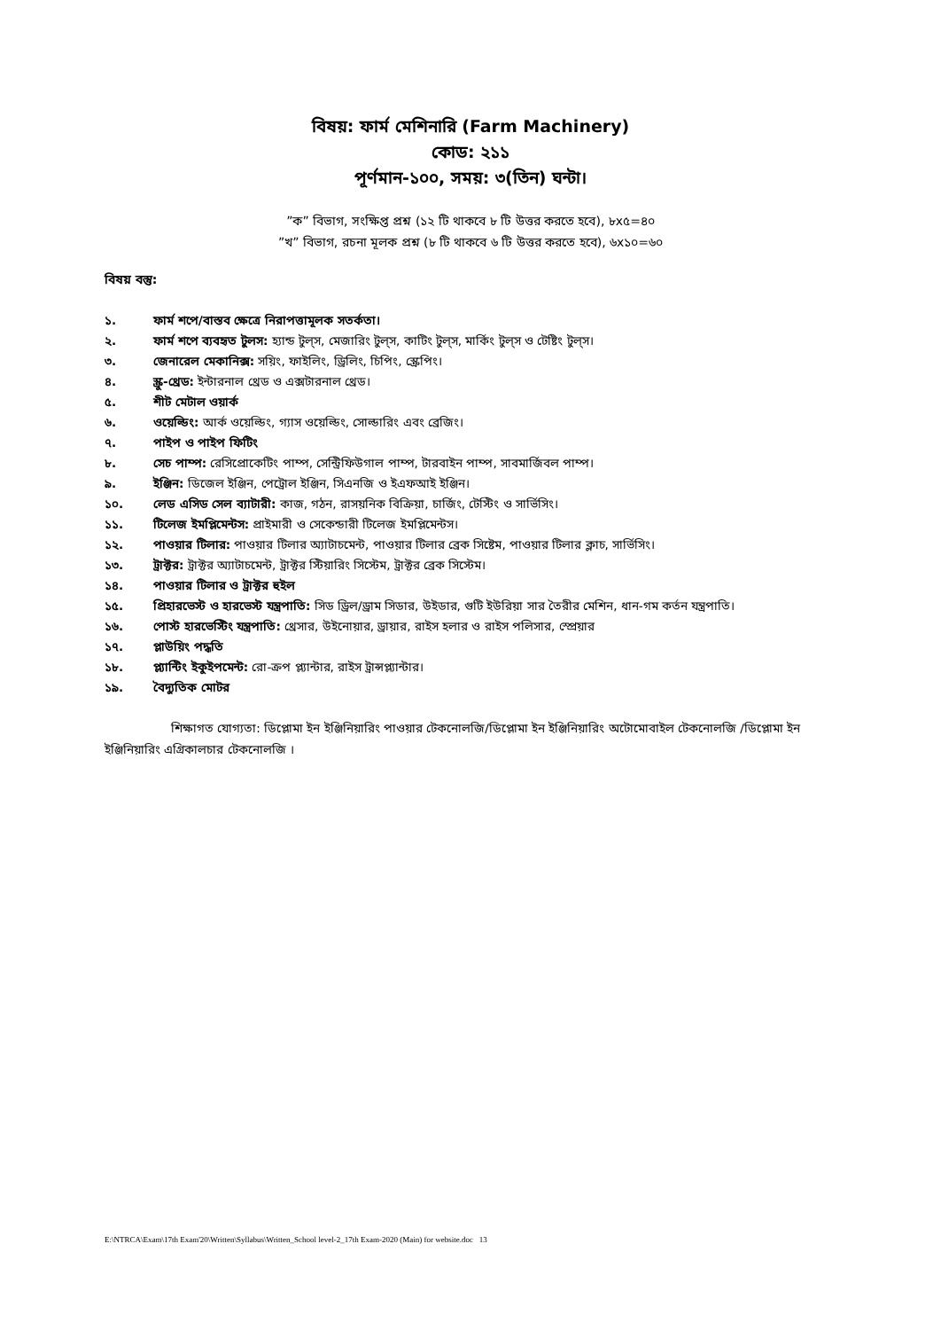বিষয়: ফার্ম মেশিনারি (Farm Machinery)
কোড: ২১১
পূর্ণমান-১০০, সময়: ৩(তিন) ঘন্টা।
”ক” বিভাগ, সংক্ষিপ্ত প্রশ্ন (১২ টি থাকবে ৮ টি উত্তর করতে হবে), ৮x৫=৪০
”খ” বিভাগ, রচনা মূলক প্রশ্ন (৮ টি থাকবে ৬ টি উত্তর করতে হবে), ৬x১০=৬০
বিষয় বস্তু:
১. ফার্ম শপে/বাস্তব ক্ষেত্রে নিরাপত্তামূলক সতর্কতা।
২. ফার্ম শপে ব্যবহৃত টুলস: হ্যান্ড টুল্‌স, মেজারিং টুল্‌স, কাটিং টুল্‌স, মার্কিং টুল্‌স ও টেষ্টিং টুল্‌স।
৩. জেনারেল মেকানিক্স: সয়িং, ফাইলিং, ড্রিলিং, চিপিং, স্ক্রেপিং।
৪. স্ক্রু-থ্রেড: ইন্টারনাল থ্রেড ও এক্সটারনাল থ্রেড।
৫. শীট মেটাল ওয়ার্ক
৬. ওয়েল্ডিং: আর্ক ওয়েল্ডিং, গ্যাস ওয়েল্ডিং, সোল্ডারিং এবং ব্রেজিং।
৭. পাইপ ও পাইপ ফিটিং
৮. সেচ পাম্প: রেসিপ্রোকেটিং পাম্প, সেন্ট্রিফিউগাল পাম্প, টারবাইন পাম্প, সাবমার্জিবল পাম্প।
৯. ইঞ্জিন: ডিজেল ইঞ্জিন, পেট্রোল ইঞ্জিন, সিএনজি ও ইএফআই ইঞ্জিন।
১০. লেড এসিড সেল ব্যাটারী: কাজ, গঠন, রাসয়নিক বিক্রিয়া, চার্জিং, টেস্টিং ও সার্ভিসিং।
১১. টিলেজ ইমপ্লিমেন্টস: প্রাইমারী ও সেকেন্ডারী টিলেজ ইমপ্লিমেন্টস।
১২. পাওয়ার টিলার: পাওয়ার টিলার অ্যাটাচমেন্ট, পাওয়ার টিলার ব্রেক সিষ্টেম, পাওয়ার টিলার ক্লাচ, সার্ভিসিং।
১৩. ট্রাক্টর: ট্রাক্টর অ্যাটাচমেন্ট, ট্রাক্টর স্টিয়ারিং সিস্টেম, ট্রাক্টর ব্রেক সিস্টেম।
১৪. পাওয়ার টিলার ও ট্রাক্টর হুইল
১৫. প্রিহারভেস্ট ও হারভেস্ট যন্ত্রপাতি: সিড ড্রিল/ড্রাম সিডার, উইডার, গুটি ইউরিয়া সার তৈরীর মেশিন, ধান-গম কর্তন যন্ত্রপাতি।
১৬. পোস্ট হারভেস্টিং যন্ত্রপাতি: থ্রেসার, উইনোয়ার, ড্রায়ার, রাইস হলার ও রাইস পলিসার, স্প্রেয়ার
১৭. প্লাউয়িং পদ্ধতি
১৮. প্ল্যান্টিং ইকুইপমেন্ট: রো-ক্রপ প্ল্যান্টার, রাইস ট্রান্সপ্ল্যান্টার।
১৯. বৈদ্যুতিক মোটর
শিক্ষাগত যোগ্যতা: ডিপ্লোমা ইন ইঞ্জিনিয়ারিং পাওয়ার টেকনোলজি/ডিপ্লোমা ইন ইঞ্জিনিয়ারিং অটোমোবাইল টেকনোলজি /ডিপ্লোমা ইন ইঞ্জিনিয়ারিং এগ্রিকালচার টেকনোলজি ।
E:\NTRCA\Exam\17th Exam'20\Written\Syllabus\Written_School level-2_17th Exam-2020 (Main) for website.doc 13